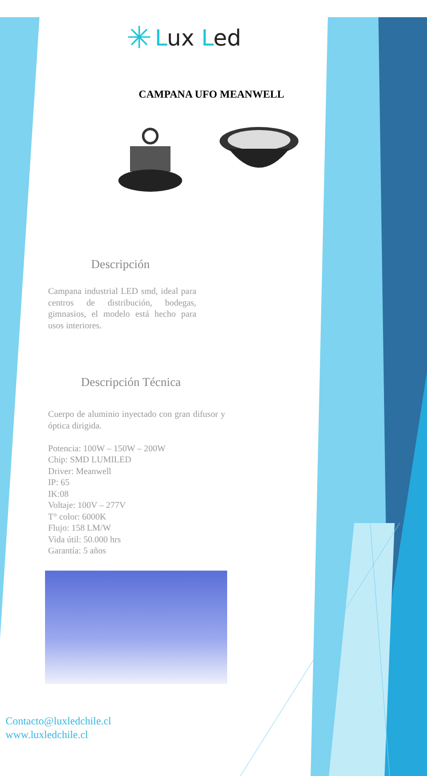✳ Lux Led
CAMPANA UFO MEANWELL
Descripción
Campana industrial LED smd, ideal para centros de distribución, bodegas, gimnasios, el modelo está hecho para usos interiores.
Descripción Técnica
Cuerpo de aluminio inyectado con gran difusor y óptica dirigida.
Potencia: 100W – 150W – 200W
Chip: SMD LUMILED
Driver: Meanwell
IP: 65
IK:08
Voltaje: 100V – 277V
T° color: 6000K
Flujo: 158 LM/W
Vida útil: 50.000 hrs
Garantía: 5 años
Contacto@luxledchile.cl
www.luxledchile.cl